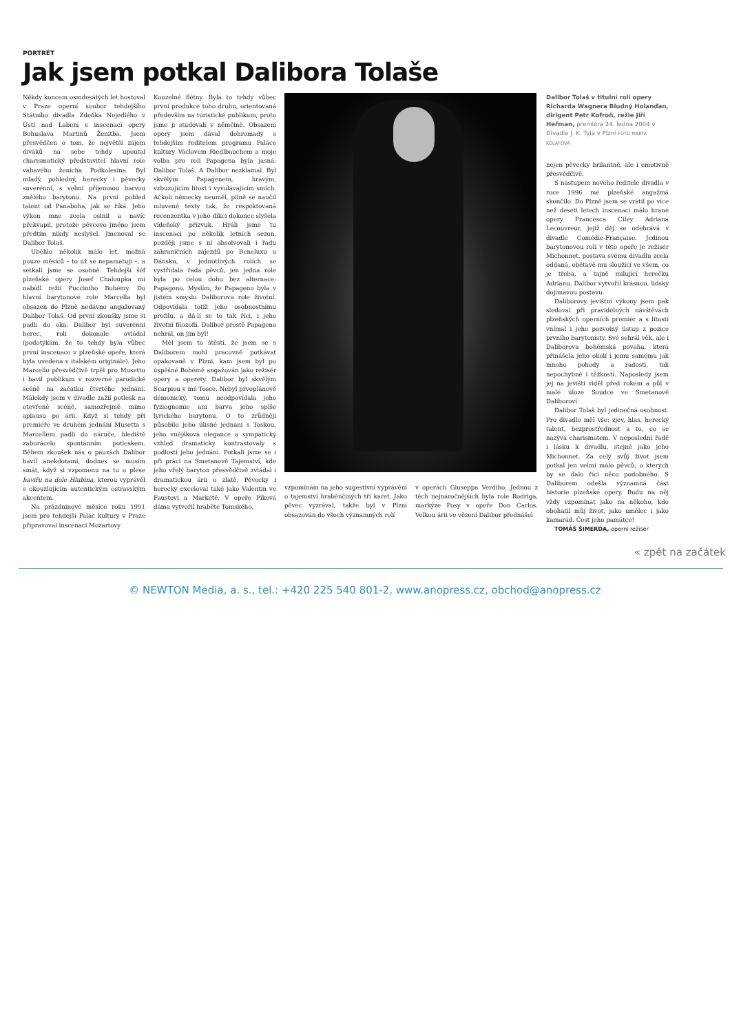PORTRÉT
Jak jsem potkal Dalibora Tolaše
Někdy koncem osmdesátých let hostoval v Praze operní soubor tehdejšího Státního divadla Zdeňka Nejedlého v Ústí nad Labem s inscenací opery Bohuslava Martinů Ženitba. Jsem přesvědčen o tom, že největší zájem diváků na sebe tehdy upoutal charismatický představitel hlavní role váhavého ženicha Podkolesina. Byl mladý, pohledný, herecky i pěvecky suverénní, s velmi příjemnou barvou znělého barytonu. Na první pohled talent od Pánaboha, jak se říká. Jeho výkon mne zcela oslnil a navíc překvapil, protože pěvcovo jméno jsem předtím nikdy neslyšel. Jmenoval se Dalibor Tolaš.
Uběhlo několik málo let, možná pouze měsíců – to už se nepamatuji –, a setkali jsme se osobně. Tehdejší šéf plzeňské opery Josef Chaloupka mi nabídl režii Pucciniho Bohémy. Do hlavní barytonové role Marcella byl obsazen do Plzně nedávno angažovaný Dalibor Tolaš. Od první zkoušky jsme si padli do oka. Dalibor byl suverénní herec, roli dokonale ovládal (podotýkám, že to tehdy byla vůbec první inscenace v plzeňské opeře, která byla uvedena v italském originále). Jeho Marcello přesvědčivě trpěl pro Musettu i bavil publikum v rozverné parodické scéně na začátku čtvrtého jednání. Málokdy jsem v divadle zažil potlesk na otevřené scéně, samozřejmě mimo aplausu po árii. Když si tehdy při premiéře ve druhém jednání Musetta s Marcellem padli do náruče, hlediště zaburácelo spontánním potleskem. Během zkoušek nás o pauzách Dalibor bavil anekdotami, dodnes se musím smát, když si vzpomenu na tu o plese havířu na dole Hlubina, kterou vyprávěl s okouzlujícím autentickým ostravským akcentem.
Na prázdninové měsíce roku 1991 jsem pro tehdejší Palác kultury v Praze připravoval inscenaci Mozartovy
Kouzelné flétny. Byla to tehdy vůbec první produkce toho druhu, orientovaná především na turistické publikum, proto jsme ji studovali v němčině. Obsazení opery jsem dával dohromady s tehdejším ředitelem programu Paláce kultury Václavem Riedlbauchem a moje volba pro roli Papagena byla jasná: Dalibor Tolaš. A Dalibor nezklamal. Byl skvělým Papagenem, hravým, vzbuzujícím lítost i vyvolávajícím smích. Ačkoli německy neuměl, pilně se naučil mluvené texty tak, že respektovaná recenzentka v jeho dikci dokonce slyšela vídeňský přízvuk. Hráli jsme tu inscenaci po několik letních sezon, později jsme s ní absolvovali i řadu zahraničních zájezdů po Beneluxu a Dánsku, v jednotlivých rolích se vystřídala řada pěvců, jen jedna role byla po celou dobu bez alternace: Papageno. Myslím, že Papageno byla v jistém smyslu Daliborova role životní. Odpovídala totiž jeho osobnostnímu profilu, a dá-li se to tak říci, i jeho životní filozofii. Dalibor prostě Papagena nehrál, on jím byl!
Měl jsem to štěstí, že jsem se s Daliborem mohl pracovně potkávat opakovaně v Plzni, kam jsem byl po úspěšné Bohémě angažován jako režisér opery a operety. Dalibor byl skvělým Scarpiou v mé Tosce. Nebyl prvoplánově démonický, tomu neodpovídala jeho fyziognomie ani barva jeho spíše lyrického barytonu. O to zrůdněji působilo jeho úlisné jednání s Toskou, jeho vnějšková elegance a sympatický vzhled dramaticky kontrastovaly s podlostí jeho jednání. Potkali jsme se i při práci na Smetanově Tajemství, kde jeho vřelý baryton přesvědčivě zvládal i dramatickou árii o zlatě. Pěvecky i herecky exceloval také jako Valentin ve Faustovi a Markétě. V opeře Piková dáma vytvořil hraběte Tomského,
vzpomínám na jeho sugestivní vyprávění o tajemství hraběnčiných tří karet. Jako pěvec vyzrával, takže byl v Plzni obsazován do všech významných rolí
v operách Giuseppa Verdiho. Jednou z těch nejnáročnějších byla role Rodriga, markýze Posy v opeře Don Carlos. Velkou árii ve vězení Dalibor přednášel
Dalibor Tolaš v titulní roli opery Richarda Wagnera Bludný Holanďan, dirigent Petr Kofroň, režie Jiří Heřman, premiéra 24. ledna 2004 v Divadle J. K. Tyla v Plzni FOTO MARTA KOLAFOVÁ
nejen pěvecky brilantně, ale i emotivně přesvědčivě.
S nástupem nového ředitele divadla v roce 1996 mé plzeňské angažmá skončilo. Do Plzně jsem se vrátil po více než deseti letech inscenací málo hrané opery Francesca Ciley Adriana Lecouvreur, jejíž děj se odehrává v divadle Comédie-Française. Jedinou barytonovou rolí v této opeře je režisér Michonnet, postava svému divadlu zcela oddaná, obětavě mu sloužící ve všem, co je třeba, a tajně milující herečku Adrianu. Dalibor vytvořil krásnou, lidsky dojímavou postavu.
Daliborovy jevištní výkony jsem pak sledoval při pravidelných návštěvách plzeňských operních premiér a s lítostí vnímal i jeho pozvolný ústup z pozice prvního barytonisty. Své sehrál věk, ale i Daliborova bohémská povaha, která přinášela jeho okolí i jemu samému jak mnoho pohody a radosti, tak nepochybně i těžkostí. Naposledy jsem jej na jevišti viděl před rokem a půl v malé úloze Soudce ve Smetanově Daliborovi.
Dalibor Tolaš byl jedinečná osobnost. Pro divadlo měl vše: zjev, hlas, herecký talent, bezprostřednost a to, co se nazývá charismatem. V neposlední řadě i lásku k divadlu, stejně jako jeho Michonnet. Za celý svůj život jsem potkal jen velmi málo pěvců, o kterých by se dalo říci něco podobného. S Daliborem odešla významná část historie plzeňské opery. Budu na něj vždy vzpomínat jako na někoho, kdo obohatil můj život, jako umělec i jako kamarád. Čest jeho památce!
TOMÁŠ ŠIMERDA, operní režisér
« zpět na začátek
© NEWTON Media, a. s., tel.: +420 225 540 801-2, www.anopress.cz, obchod@anopress.cz